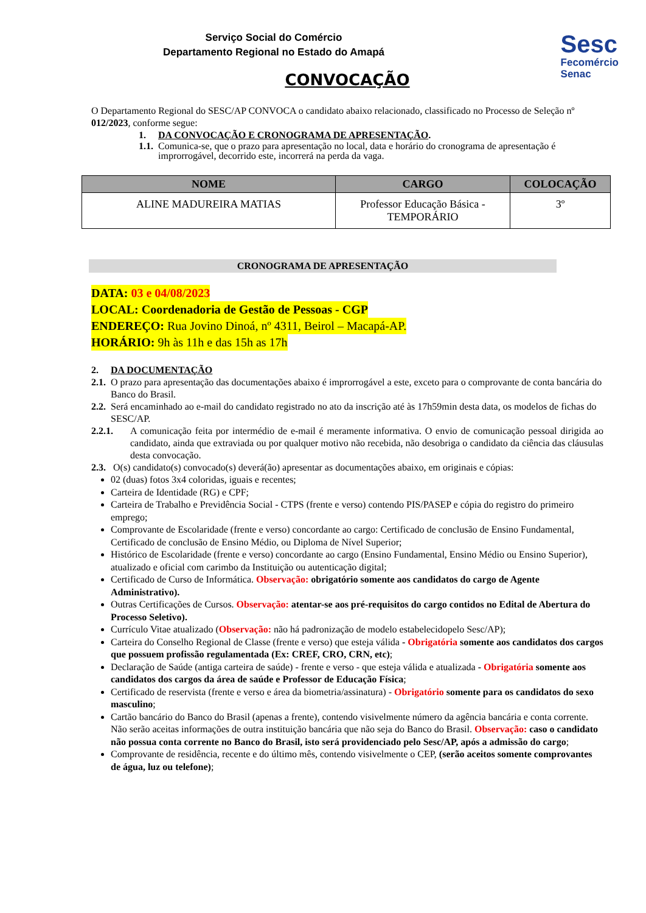Sesc
Fecomércio
Senac
Serviço Social do Comércio
Departamento Regional no Estado do Amapá
CONVOCAÇÃO
O Departamento Regional do SESC/AP CONVOCA o candidato abaixo relacionado, classificado no Processo de Seleção nº 012/2023, conforme segue:
1. DA CONVOCAÇÃO E CRONOGRAMA DE APRESENTAÇÃO.
1.1. Comunica-se, que o prazo para apresentação no local, data e horário do cronograma de apresentação é improrrogável, decorrido este, incorrerá na perda da vaga.
| NOME | CARGO | COLOCAÇÃO |
| --- | --- | --- |
| ALINE MADUREIRA MATIAS | Professor Educação Básica - TEMPORÁRIO | 3º |
CRONOGRAMA DE APRESENTAÇÃO
DATA: 03 e 04/08/2023
LOCAL: Coordenadoria de Gestão de Pessoas - CGP
ENDEREÇO: Rua Jovino Dinoá, nº 4311, Beirol – Macapá-AP.
HORÁRIO: 9h às 11h e das 15h as 17h
2. DA DOCUMENTAÇÃO
2.1. O prazo para apresentação das documentações abaixo é improrrogável a este, exceto para o comprovante de conta bancária do Banco do Brasil.
2.2. Será encaminhado ao e-mail do candidato registrado no ato da inscrição até às 17h59min desta data, os modelos de fichas do SESC/AP.
2.2.1. A comunicação feita por intermédio de e-mail é meramente informativa. O envio de comunicação pessoal dirigida ao candidato, ainda que extraviada ou por qualquer motivo não recebida, não desobriga o candidato da ciência das cláusulas desta convocação.
2.3. O(s) candidato(s) convocado(s) deverá(ão) apresentar as documentações abaixo, em originais e cópias:
02 (duas) fotos 3x4 coloridas, iguais e recentes;
Carteira de Identidade (RG) e CPF;
Carteira de Trabalho e Previdência Social - CTPS (frente e verso) contendo PIS/PASEP e cópia do registro do primeiro emprego;
Comprovante de Escolaridade (frente e verso) concordante ao cargo: Certificado de conclusão de Ensino Fundamental, Certificado de conclusão de Ensino Médio, ou Diploma de Nível Superior;
Histórico de Escolaridade (frente e verso) concordante ao cargo (Ensino Fundamental, Ensino Médio ou Ensino Superior), atualizado e oficial com carimbo da Instituição ou autenticação digital;
Certificado de Curso de Informática. Observação: obrigatório somente aos candidatos do cargo de Agente Administrativo).
Outras Certificações de Cursos. Observação: atentar-se aos pré-requisitos do cargo contidos no Edital de Abertura do Processo Seletivo).
Currículo Vitae atualizado (Observação: não há padronização de modelo estabelecidopelo Sesc/AP);
Carteira do Conselho Regional de Classe (frente e verso) que esteja válida - Obrigatória somente aos candidatos dos cargos que possuem profissão regulamentada (Ex: CREF, CRO, CRN, etc);
Declaração de Saúde (antiga carteira de saúde) - frente e verso - que esteja válida e atualizada - Obrigatória somente aos candidatos dos cargos da área de saúde e Professor de Educação Física;
Certificado de reservista (frente e verso e área da biometria/assinatura) - Obrigatório somente para os candidatos do sexo masculino;
Cartão bancário do Banco do Brasil (apenas a frente), contendo visivelmente número da agência bancária e conta corrente. Não serão aceitas informações de outra instituição bancária que não seja do Banco do Brasil. Observação: caso o candidato não possua conta corrente no Banco do Brasil, isto será providenciado pelo Sesc/AP, após a admissão do cargo;
Comprovante de residência, recente e do último mês, contendo visivelmente o CEP, (serão aceitos somente comprovantes de água, luz ou telefone);